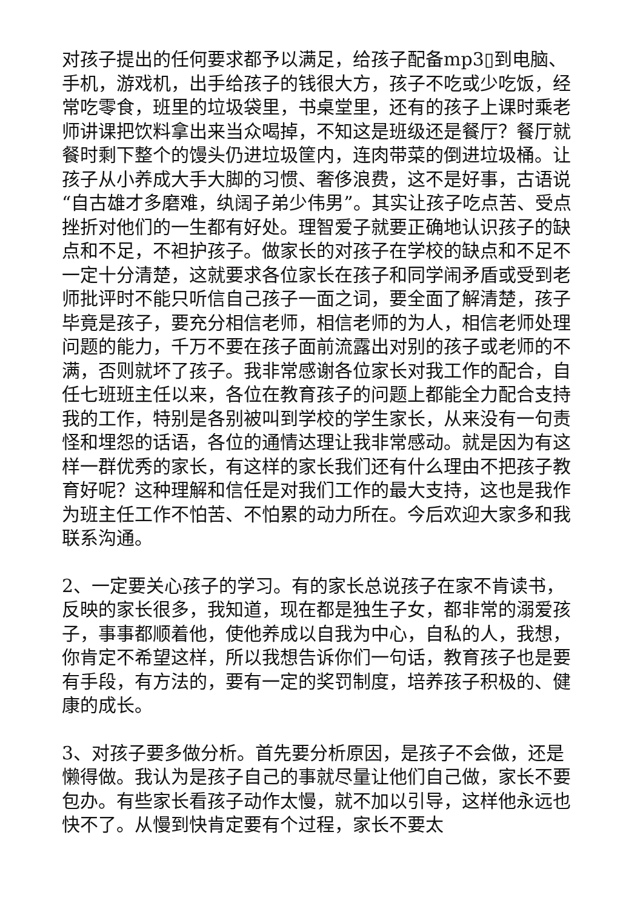对孩子提出的任何要求都予以满足，给孩子配备mp3▯到电脑、手机，游戏机，出手给孩子的钱很大方，孩子不吃或少吃饭，经常吃零食，班里的垃圾袋里，书桌堂里，还有的孩子上课时乘老师讲课把饮料拿出来当众喝掉，不知这是班级还是餐厅？餐厅就餐时剩下整个的馒头仍进垃圾筐内，连肉带菜的倒进垃圾桶。让孩子从小养成大手大脚的习惯、奢侈浪费，这不是好事，古语说“自古雄才多磨难，纨阔子弟少伟男”。其实让孩子吃点苦、受点挫折对他们的一生都有好处。理智爱子就要正确地认识孩子的缺点和不足，不袒护孩子。做家长的对孩子在学校的缺点和不足不一定十分清楚，这就要求各位家长在孩子和同学闹矛盾或受到老师批评时不能只听信自己孩子一面之词，要全面了解清楚，孩子毕竟是孩子，要充分相信老师，相信老师的为人，相信老师处理问题的能力，千万不要在孩子面前流露出对别的孩子或老师的不满，否则就坏了孩子。我非常感谢各位家长对我工作的配合，自任七班班主任以来，各位在教育孩子的问题上都能全力配合支持我的工作，特别是各别被叫到学校的学生家长，从来没有一句责怪和埋怨的话语，各位的通情达理让我非常感动。就是因为有这样一群优秀的家长，有这样的家长我们还有什么理由不把孩子教育好呢？这种理解和信任是对我们工作的最大支持，这也是我作为班主任工作不怕苦、不怕累的动力所在。今后欢迎大家多和我联系沟通。
2、一定要关心孩子的学习。有的家长总说孩子在家不肯读书，反映的家长很多，我知道，现在都是独生子女，都非常的溺爱孩子，事事都顺着他，使他养成以自我为中心，自私的人，我想，你肯定不希望这样，所以我想告诉你们一句话，教育孩子也是要有手段，有方法的，要有一定的奖罚制度，培养孩子积极的、健康的成长。
3、对孩子要多做分析。首先要分析原因，是孩子不会做，还是懒得做。我认为是孩子自己的事就尽量让他们自己做，家长不要包办。有些家长看孩子动作太慢，就不加以引导，这样他永远也快不了。从慢到快肯定要有个过程，家长不要太